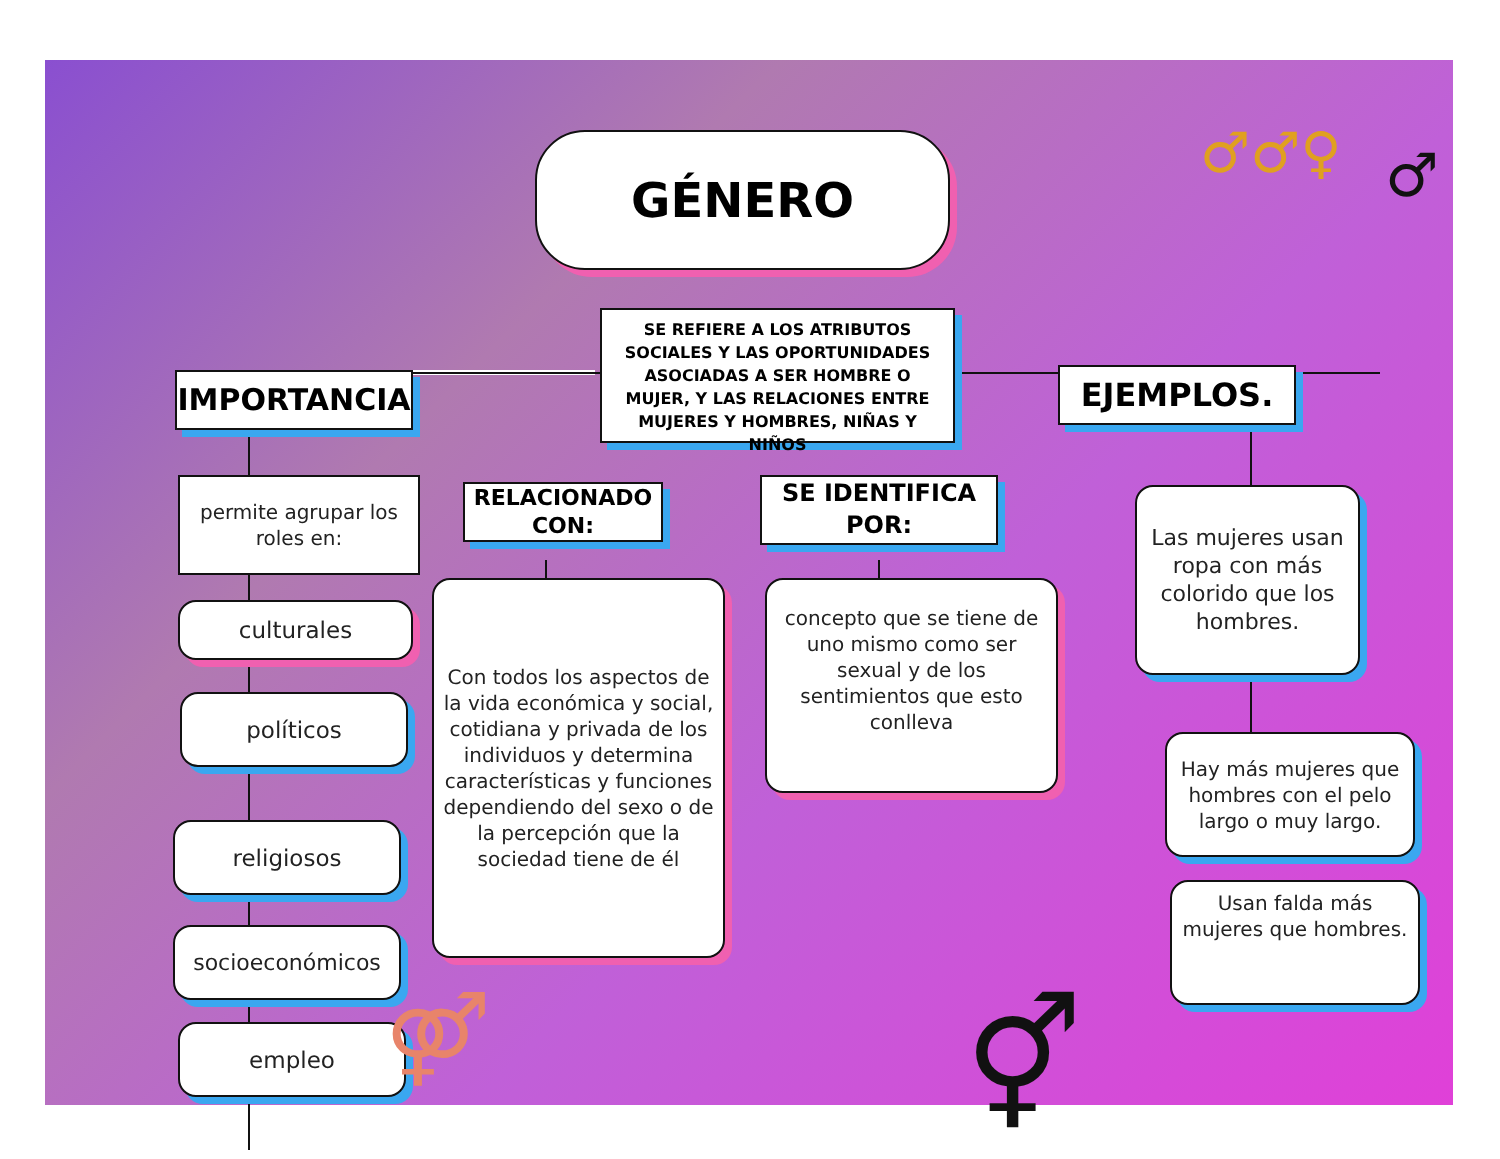GÉNERO
SE REFIERE A LOS ATRIBUTOS SOCIALES Y LAS OPORTUNIDADES ASOCIADAS A SER HOMBRE O MUJER, Y LAS RELACIONES ENTRE MUJERES Y HOMBRES, NIÑAS Y NIÑOS
IMPORTANCIA EJEMPLOS.
RELACIONADO CON:
SE IDENTIFICA POR:
permite agrupar los roles en:
culturales
políticos
religiosos
socioeconómicos
empleo
Con todos los aspectos de la vida económica y social, cotidiana y privada de los individuos y determina características y funciones dependiendo del sexo o de la percepción que la sociedad tiene de él
concepto que se tiene de uno mismo como ser sexual y de los sentimientos que esto conlleva
Las mujeres usan ropa con más colorido que los hombres.
Hay más mujeres que hombres con el pelo largo o muy largo.
Usan falda más mujeres que hombres.
♂
⚥
⚤
♂♂♀